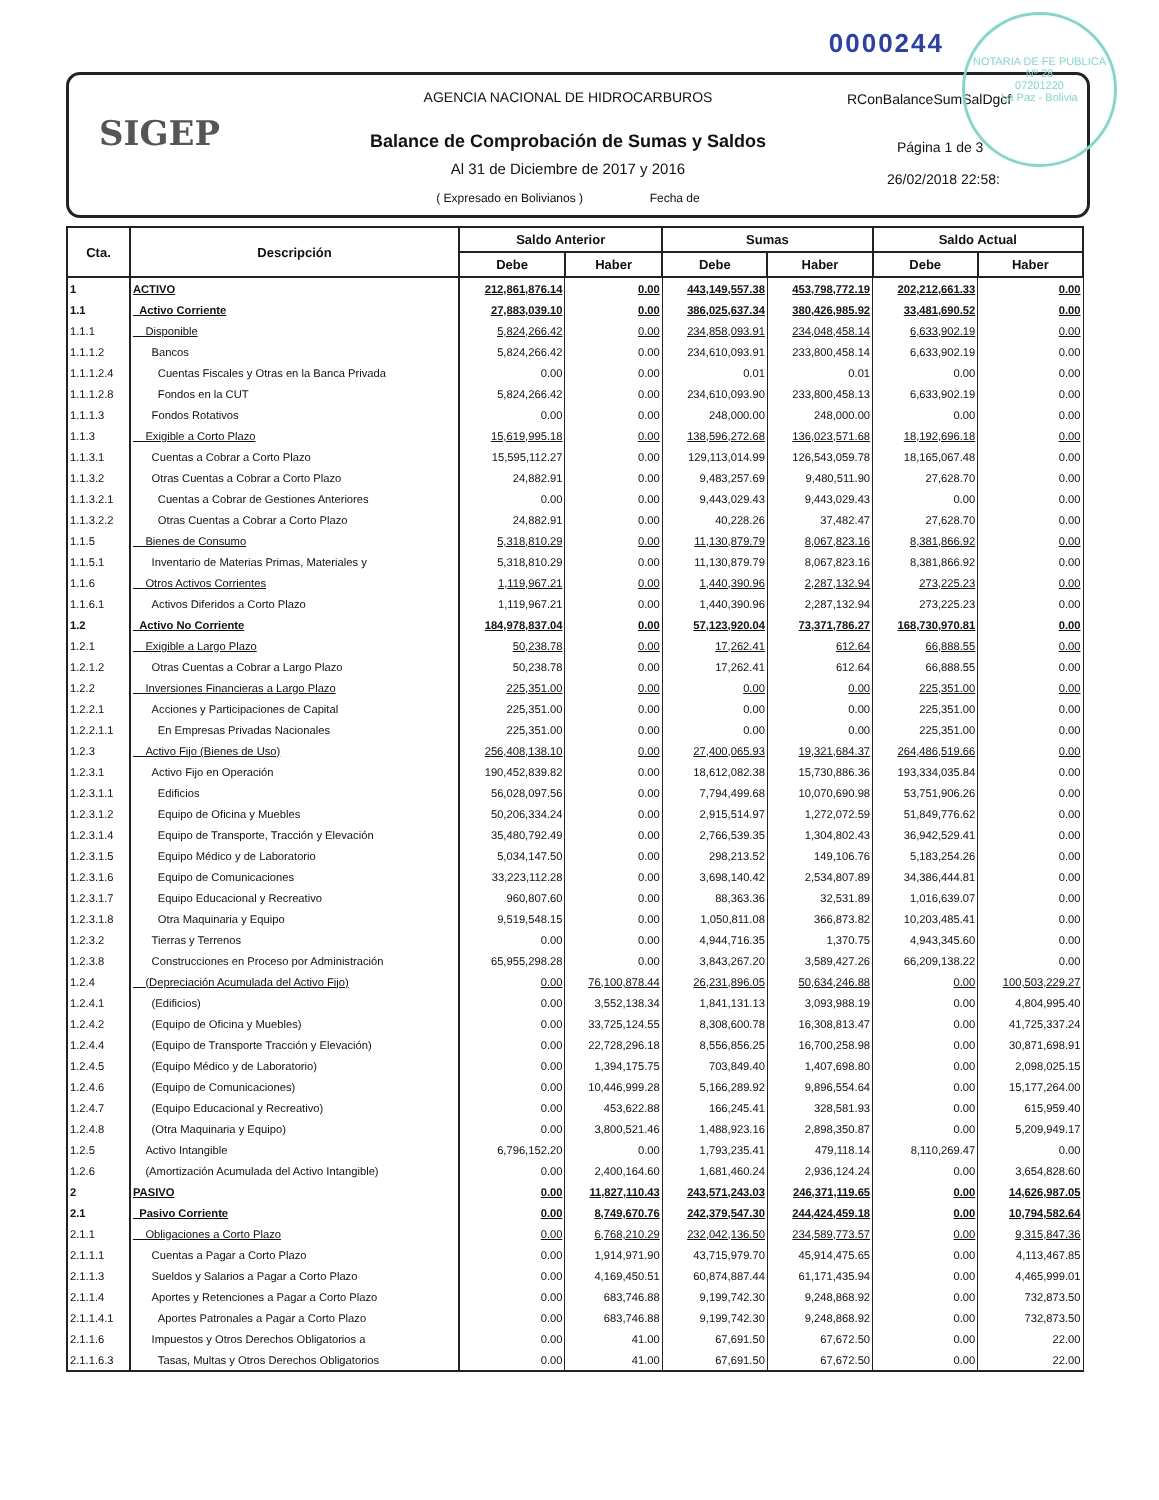NOTARIA DE FE PUBLICA
Nº 28
07201220
La Paz - Bolivia
0000244
SIGEP
AGENCIA NACIONAL DE HIDROCARBUROS
Balance de Comprobación de Sumas y Saldos
Al 31 de Diciembre de 2017 y 2016
( Expresado en Bolivianos ) Fecha de
RConBalanceSumSalDgcf
Página 1 de 3
26/02/2018 22:58:
| Cta. | Descripción | Saldo Anterior | | Sumas | | Saldo Actual | |
| --- | --- | --- | --- | --- | --- | --- | --- |
| | | Debe | Haber | Debe | Haber | Debe | Haber |
| 1 | ACTIVO | 212,861,876.14 | 0.00 | 443,149,557.38 | 453,798,772.19 | 202,212,661.33 | 0.00 |
| 1.1 | Activo Corriente | 27,883,039.10 | 0.00 | 386,025,637.34 | 380,426,985.92 | 33,481,690.52 | 0.00 |
| 1.1.1 | Disponible | 5,824,266.42 | 0.00 | 234,858,093.91 | 234,048,458.14 | 6,633,902.19 | 0.00 |
| 1.1.1.2 | Bancos | 5,824,266.42 | 0.00 | 234,610,093.91 | 233,800,458.14 | 6,633,902.19 | 0.00 |
| 1.1.1.2.4 | Cuentas Fiscales y Otras en la Banca Privada | 0.00 | 0.00 | 0.01 | 0.01 | 0.00 | 0.00 |
| 1.1.1.2.8 | Fondos en la CUT | 5,824,266.42 | 0.00 | 234,610,093.90 | 233,800,458.13 | 6,633,902.19 | 0.00 |
| 1.1.1.3 | Fondos Rotativos | 0.00 | 0.00 | 248,000.00 | 248,000.00 | 0.00 | 0.00 |
| 1.1.3 | Exigible a Corto Plazo | 15,619,995.18 | 0.00 | 138,596,272.68 | 136,023,571.68 | 18,192,696.18 | 0.00 |
| 1.1.3.1 | Cuentas a Cobrar a Corto Plazo | 15,595,112.27 | 0.00 | 129,113,014.99 | 126,543,059.78 | 18,165,067.48 | 0.00 |
| 1.1.3.2 | Otras Cuentas a Cobrar a Corto Plazo | 24,882.91 | 0.00 | 9,483,257.69 | 9,480,511.90 | 27,628.70 | 0.00 |
| 1.1.3.2.1 | Cuentas a Cobrar de Gestiones Anteriores | 0.00 | 0.00 | 9,443,029.43 | 9,443,029.43 | 0.00 | 0.00 |
| 1.1.3.2.2 | Otras Cuentas a Cobrar a Corto Plazo | 24,882.91 | 0.00 | 40,228.26 | 37,482.47 | 27,628.70 | 0.00 |
| 1.1.5 | Bienes de Consumo | 5,318,810.29 | 0.00 | 11,130,879.79 | 8,067,823.16 | 8,381,866.92 | 0.00 |
| 1.1.5.1 | Inventario de Materias Primas, Materiales y | 5,318,810.29 | 0.00 | 11,130,879.79 | 8,067,823.16 | 8,381,866.92 | 0.00 |
| 1.1.6 | Otros Activos Corrientes | 1,119,967.21 | 0.00 | 1,440,390.96 | 2,287,132.94 | 273,225.23 | 0.00 |
| 1.1.6.1 | Activos Diferidos a Corto Plazo | 1,119,967.21 | 0.00 | 1,440,390.96 | 2,287,132.94 | 273,225.23 | 0.00 |
| 1.2 | Activo No Corriente | 184,978,837.04 | 0.00 | 57,123,920.04 | 73,371,786.27 | 168,730,970.81 | 0.00 |
| 1.2.1 | Exigible a Largo Plazo | 50,238.78 | 0.00 | 17,262.41 | 612.64 | 66,888.55 | 0.00 |
| 1.2.1.2 | Otras Cuentas a Cobrar a Largo Plazo | 50,238.78 | 0.00 | 17,262.41 | 612.64 | 66,888.55 | 0.00 |
| 1.2.2 | Inversiones Financieras a Largo Plazo | 225,351.00 | 0.00 | 0.00 | 0.00 | 225,351.00 | 0.00 |
| 1.2.2.1 | Acciones y Participaciones de Capital | 225,351.00 | 0.00 | 0.00 | 0.00 | 225,351.00 | 0.00 |
| 1.2.2.1.1 | En Empresas Privadas Nacionales | 225,351.00 | 0.00 | 0.00 | 0.00 | 225,351.00 | 0.00 |
| 1.2.3 | Activo Fijo (Bienes de Uso) | 256,408,138.10 | 0.00 | 27,400,065.93 | 19,321,684.37 | 264,486,519.66 | 0.00 |
| 1.2.3.1 | Activo Fijo en Operación | 190,452,839.82 | 0.00 | 18,612,082.38 | 15,730,886.36 | 193,334,035.84 | 0.00 |
| 1.2.3.1.1 | Edificios | 56,028,097.56 | 0.00 | 7,794,499.68 | 10,070,690.98 | 53,751,906.26 | 0.00 |
| 1.2.3.1.2 | Equipo de Oficina y Muebles | 50,206,334.24 | 0.00 | 2,915,514.97 | 1,272,072.59 | 51,849,776.62 | 0.00 |
| 1.2.3.1.4 | Equipo de Transporte, Tracción y Elevación | 35,480,792.49 | 0.00 | 2,766,539.35 | 1,304,802.43 | 36,942,529.41 | 0.00 |
| 1.2.3.1.5 | Equipo Médico y de Laboratorio | 5,034,147.50 | 0.00 | 298,213.52 | 149,106.76 | 5,183,254.26 | 0.00 |
| 1.2.3.1.6 | Equipo de Comunicaciones | 33,223,112.28 | 0.00 | 3,698,140.42 | 2,534,807.89 | 34,386,444.81 | 0.00 |
| 1.2.3.1.7 | Equipo Educacional y Recreativo | 960,807.60 | 0.00 | 88,363.36 | 32,531.89 | 1,016,639.07 | 0.00 |
| 1.2.3.1.8 | Otra Maquinaria y Equipo | 9,519,548.15 | 0.00 | 1,050,811.08 | 366,873.82 | 10,203,485.41 | 0.00 |
| 1.2.3.2 | Tierras y Terrenos | 0.00 | 0.00 | 4,944,716.35 | 1,370.75 | 4,943,345.60 | 0.00 |
| 1.2.3.8 | Construcciones en Proceso por Administración | 65,955,298.28 | 0.00 | 3,843,267.20 | 3,589,427.26 | 66,209,138.22 | 0.00 |
| 1.2.4 | (Depreciación Acumulada del Activo Fijo) | 0.00 | 76,100,878.44 | 26,231,896.05 | 50,634,246.88 | 0.00 | 100,503,229.27 |
| 1.2.4.1 | (Edificios) | 0.00 | 3,552,138.34 | 1,841,131.13 | 3,093,988.19 | 0.00 | 4,804,995.40 |
| 1.2.4.2 | (Equipo de Oficina y Muebles) | 0.00 | 33,725,124.55 | 8,308,600.78 | 16,308,813.47 | 0.00 | 41,725,337.24 |
| 1.2.4.4 | (Equipo de Transporte Tracción y Elevación) | 0.00 | 22,728,296.18 | 8,556,856.25 | 16,700,258.98 | 0.00 | 30,871,698.91 |
| 1.2.4.5 | (Equipo Médico y de Laboratorio) | 0.00 | 1,394,175.75 | 703,849.40 | 1,407,698.80 | 0.00 | 2,098,025.15 |
| 1.2.4.6 | (Equipo de Comunicaciones) | 0.00 | 10,446,999.28 | 5,166,289.92 | 9,896,554.64 | 0.00 | 15,177,264.00 |
| 1.2.4.7 | (Equipo Educacional y Recreativo) | 0.00 | 453,622.88 | 166,245.41 | 328,581.93 | 0.00 | 615,959.40 |
| 1.2.4.8 | (Otra Maquinaria y Equipo) | 0.00 | 3,800,521.46 | 1,488,923.16 | 2,898,350.87 | 0.00 | 5,209,949.17 |
| 1.2.5 | Activo Intangible | 6,796,152.20 | 0.00 | 1,793,235.41 | 479,118.14 | 8,110,269.47 | 0.00 |
| 1.2.6 | (Amortización Acumulada del Activo Intangible) | 0.00 | 2,400,164.60 | 1,681,460.24 | 2,936,124.24 | 0.00 | 3,654,828.60 |
| 2 | PASIVO | 0.00 | 11,827,110.43 | 243,571,243.03 | 246,371,119.65 | 0.00 | 14,626,987.05 |
| 2.1 | Pasivo Corriente | 0.00 | 8,749,670.76 | 242,379,547.30 | 244,424,459.18 | 0.00 | 10,794,582.64 |
| 2.1.1 | Obligaciones a Corto Plazo | 0.00 | 6,768,210.29 | 232,042,136.50 | 234,589,773.57 | 0.00 | 9,315,847.36 |
| 2.1.1.1 | Cuentas a Pagar a Corto Plazo | 0.00 | 1,914,971.90 | 43,715,979.70 | 45,914,475.65 | 0.00 | 4,113,467.85 |
| 2.1.1.3 | Sueldos y Salarios a Pagar a Corto Plazo | 0.00 | 4,169,450.51 | 60,874,887.44 | 61,171,435.94 | 0.00 | 4,465,999.01 |
| 2.1.1.4 | Aportes y Retenciones a Pagar a Corto Plazo | 0.00 | 683,746.88 | 9,199,742.30 | 9,248,868.92 | 0.00 | 732,873.50 |
| 2.1.1.4.1 | Aportes Patronales a Pagar a Corto Plazo | 0.00 | 683,746.88 | 9,199,742.30 | 9,248,868.92 | 0.00 | 732,873.50 |
| 2.1.1.6 | Impuestos y Otros Derechos Obligatorios a | 0.00 | 41.00 | 67,691.50 | 67,672.50 | 0.00 | 22.00 |
| 2.1.1.6.3 | Tasas, Multas y Otros Derechos Obligatorios | 0.00 | 41.00 | 67,691.50 | 67,672.50 | 0.00 | 22.00 |